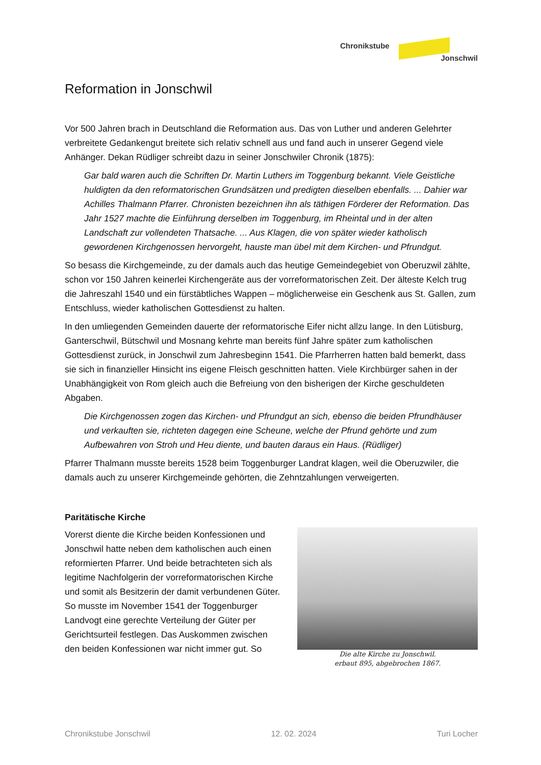Chronikstube
Jonschwil
Reformation in Jonschwil
Vor 500 Jahren brach in Deutschland die Reformation aus. Das von Luther und anderen Gelehrter verbreitete Gedankengut breitete sich relativ schnell aus und fand auch in unserer Gegend viele Anhänger. Dekan Rüdliger schreibt dazu in seiner Jonschwiler Chronik (1875):
Gar bald waren auch die Schriften Dr. Martin Luthers im Toggenburg bekannt. Viele Geistliche huldigten da den reformatorischen Grundsätzen und predigten dieselben ebenfalls. ... Dahier war Achilles Thalmann Pfarrer. Chronisten bezeichnen ihn als täthigen Förderer der Reformation. Das Jahr 1527 machte die Einführung derselben im Toggenburg, im Rheintal und in der alten Landschaft zur vollendeten Thatsache. ... Aus Klagen, die von später wieder katholisch gewordenen Kirchgenossen hervorgeht, hauste man übel mit dem Kirchen- und Pfrundgut.
So besass die Kirchgemeinde, zu der damals auch das heutige Gemeindegebiet von Oberuzwil zählte, schon vor 150 Jahren keinerlei Kirchengeräte aus der vorreformatorischen Zeit. Der älteste Kelch trug die Jahreszahl 1540 und ein fürstäbtliches Wappen – möglicherweise ein Geschenk aus St. Gallen, zum Entschluss, wieder katholischen Gottesdienst zu halten.
In den umliegenden Gemeinden dauerte der reformatorische Eifer nicht allzu lange. In den Lütisburg, Ganterschwil, Bütschwil und Mosnang kehrte man bereits fünf Jahre später zum katholischen Gottesdienst zurück, in Jonschwil zum Jahresbeginn 1541. Die Pfarrherren hatten bald bemerkt, dass sie sich in finanzieller Hinsicht ins eigene Fleisch geschnitten hatten. Viele Kirchbürger sahen in der Unabhängigkeit von Rom gleich auch die Befreiung von den bisherigen der Kirche geschuldeten Abgaben.
Die Kirchgenossen zogen das Kirchen- und Pfrundgut an sich, ebenso die beiden Pfrundhäuser und verkauften sie, richteten dagegen eine Scheune, welche der Pfrund gehörte und zum Aufbewahren von Stroh und Heu diente, und bauten daraus ein Haus. (Rüdliger)
Pfarrer Thalmann musste bereits 1528 beim Toggenburger Landrat klagen, weil die Oberuzwiler, die damals auch zu unserer Kirchgemeinde gehörten, die Zehntzahlungen verweigerten.
Paritätische Kirche
Vorerst diente die Kirche beiden Konfessionen und Jonschwil hatte neben dem katholischen auch einen reformierten Pfarrer. Und beide betrachteten sich als legitime Nachfolgerin der vorreformatorischen Kirche und somit als Besitzerin der damit verbundenen Güter. So musste im November 1541 der Toggenburger Landvogt eine gerechte Verteilung der Güter per Gerichtsurteil festlegen. Das Auskommen zwischen den beiden Konfessionen war nicht immer gut. So
Die alte Kirche zu Jonschwil.
erbaut 895, abgebrochen 1867.
Chronikstube Jonschwil 12. 02. 2024 Turi Locher